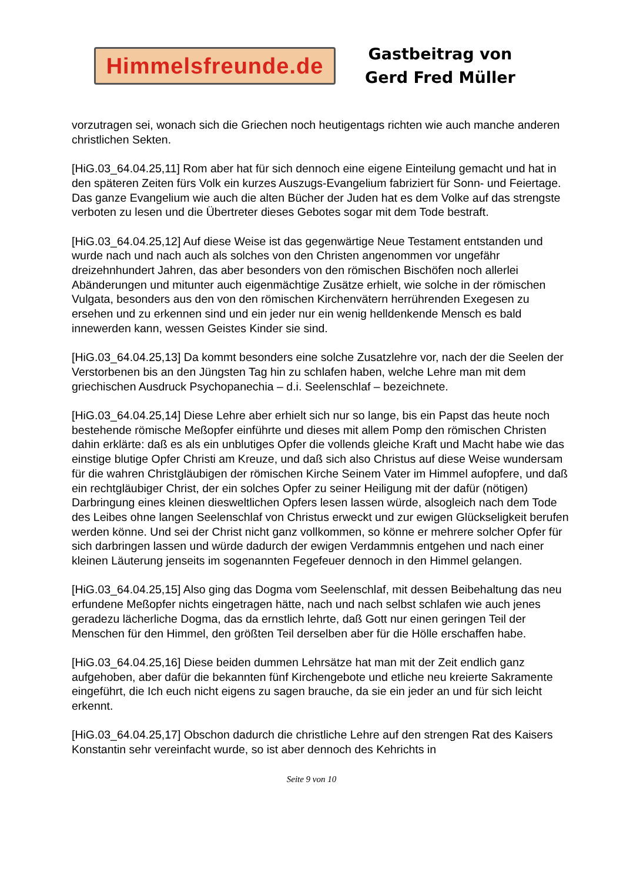Himmelsfreunde.de
Gastbeitrag von
Gerd Fred Müller
vorzutragen sei, wonach sich die Griechen noch heutigentags richten wie auch manche anderen christlichen Sekten.
[HiG.03_64.04.25,11] Rom aber hat für sich dennoch eine eigene Einteilung gemacht und hat in den späteren Zeiten fürs Volk ein kurzes Auszugs-Evangelium fabriziert für Sonn- und Feiertage. Das ganze Evangelium wie auch die alten Bücher der Juden hat es dem Volke auf das strengste verboten zu lesen und die Übertreter dieses Gebotes sogar mit dem Tode bestraft.
[HiG.03_64.04.25,12] Auf diese Weise ist das gegenwärtige Neue Testament entstanden und wurde nach und nach auch als solches von den Christen angenommen vor ungefähr dreizehnhundert Jahren, das aber besonders von den römischen Bischöfen noch allerlei Abänderungen und mitunter auch eigenmächtige Zusätze erhielt, wie solche in der römischen Vulgata, besonders aus den von den römischen Kirchenvätern herrührenden Exegesen zu ersehen und zu erkennen sind und ein jeder nur ein wenig helldenkende Mensch es bald innewerden kann, wessen Geistes Kinder sie sind.
[HiG.03_64.04.25,13] Da kommt besonders eine solche Zusatzlehre vor, nach der die Seelen der Verstorbenen bis an den Jüngsten Tag hin zu schlafen haben, welche Lehre man mit dem griechischen Ausdruck Psychopanechia – d.i. Seelenschlaf – bezeichnete.
[HiG.03_64.04.25,14] Diese Lehre aber erhielt sich nur so lange, bis ein Papst das heute noch bestehende römische Meßopfer einführte und dieses mit allem Pomp den römischen Christen dahin erklärte: daß es als ein unblutiges Opfer die vollends gleiche Kraft und Macht habe wie das einstige blutige Opfer Christi am Kreuze, und daß sich also Christus auf diese Weise wundersam für die wahren Christgläubigen der römischen Kirche Seinem Vater im Himmel aufopfere, und daß ein rechtgläubiger Christ, der ein solches Opfer zu seiner Heiligung mit der dafür (nötigen) Darbringung eines kleinen diesweltlichen Opfers lesen lassen würde, alsogleich nach dem Tode des Leibes ohne langen Seelenschlaf von Christus erweckt und zur ewigen Glückseligkeit berufen werden könne. Und sei der Christ nicht ganz vollkommen, so könne er mehrere solcher Opfer für sich darbringen lassen und würde dadurch der ewigen Verdammnis entgehen und nach einer kleinen Läuterung jenseits im sogenannten Fegefeuer dennoch in den Himmel gelangen.
[HiG.03_64.04.25,15] Also ging das Dogma vom Seelenschlaf, mit dessen Beibehaltung das neu erfundene Meßopfer nichts eingetragen hätte, nach und nach selbst schlafen wie auch jenes geradezu lächerliche Dogma, das da ernstlich lehrte, daß Gott nur einen geringen Teil der Menschen für den Himmel, den größten Teil derselben aber für die Hölle erschaffen habe.
[HiG.03_64.04.25,16] Diese beiden dummen Lehrsätze hat man mit der Zeit endlich ganz aufgehoben, aber dafür die bekannten fünf Kirchengebote und etliche neu kreierte Sakramente eingeführt, die Ich euch nicht eigens zu sagen brauche, da sie ein jeder an und für sich leicht erkennt.
[HiG.03_64.04.25,17] Obschon dadurch die christliche Lehre auf den strengen Rat des Kaisers Konstantin sehr vereinfacht wurde, so ist aber dennoch des Kehrichts in
Seite 9 von 10